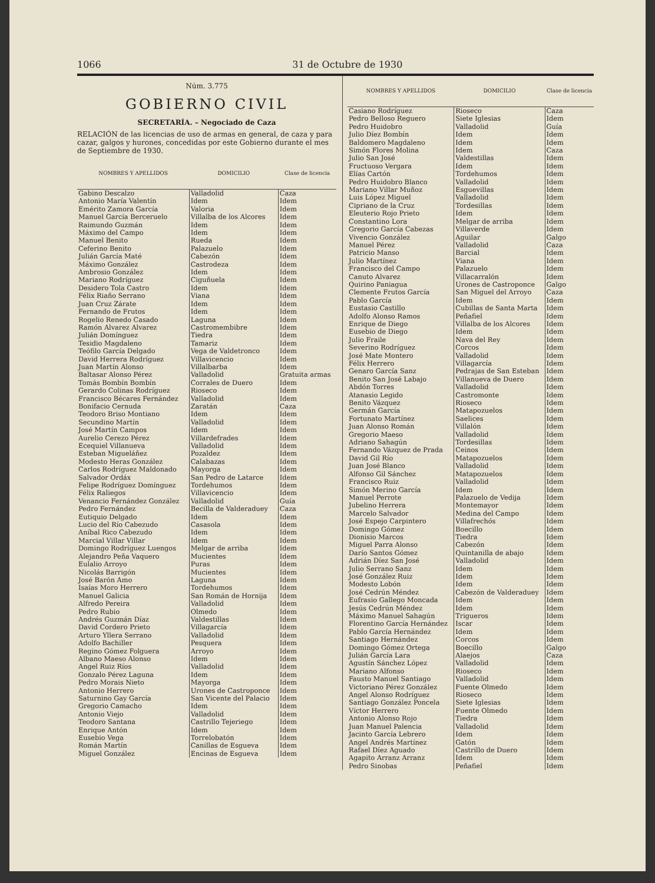1066 31 de Octubre de 1930
Núm. 3.775
GOBIERNO CIVIL
SECRETARÍA. – Negociado de Caza
RELACIÓN de las licencias de uso de armas en general, de caza y para cazar, galgos y hurones, concedidas por este Gobierno durante el mes de Septiembre de 1930.
| NOMBRES Y APELLIDOS | DOMICILIO | Clase de licencia |
| --- | --- | --- |
| Gabino Descalzo Antonio María Valentín Emérito Zamora García Manuel García Berceruelo Raimundo Guzmán Máximo del Campo Manuel Benito Ceferino Benito Julián García Maté Máximo González Ambrosio González Mariano Rodríguez Desidero Tola Castro Félix Riaño Serrano Juan Cruz Zárate Fernando de Frutos Rogelio Renedo Casado Ramón Alvarez Alvarez Julián Domínguez Tesidio Magdaleno Teófilo García Delgado David Herrera Rodríguez Juan Martín Alonso Baltasar Alonso Pérez Tomás Bombín Bombín Gerardo Colinas Rodríguez Francisco Bécares Fernández Bonifacio Cernuda Teodoro Briso Montiano Secundino Martín José Martín Campos Aurelio Cerezo Pérez Ecequiel Villanueva Esteban Migueláñez Modesto Heras González Carlos Rodríguez Maldonado Salvador Ordáx Felipe Rodríguez Domínguez Félix Raliegos Venancio Fernández González Pedro Fernández Eutiquio Delgado Lucio del Río Cabezudo Aníbal Rico Cabezudo Marcial Villar Villar Domingo Rodríguez Luengos Alejandro Peña Vaquero Eulalio Arroyo Nicolás Barrigón José Barón Amo Isaías Moro Herrero Manuel Galicia Alfredo Pereira Pedro Rubio Andrés Guzmán Díaz David Cordero Prieto Arturo Yllera Serrano Adolfo Bachiller Regino Gómez Folguera Albano Maeso Alonso Angel Ruiz Ríos Gonzalo Pérez Laguna Pedro Morais Nieto Antonio Herrero Saturnino Gay García Gregorio Camacho Antonio Viejo Teodoro Santana Enrique Antón Eusebio Vega Román Martín Miguel González | Valladolid Idem Valoria Villalba de los Alcores Idem Idem Rueda Palazuelo Cabezón Castrodeza Idem Ciguñuela Idem Viana Idem Idem Laguna Castromembibre Tiedra Tamariz Vega de Valdetronco Villavicencio Villalbarba Valladolid Corrales de Duero Rioseco Valladolid Zaratán Idem Valladolid Idem Villardefrades Valladolid Pozaldez Calabazas Mayorga San Pedro de Latarce Tordehumos Villavicencio Valladolid Becilla de Valderaduey Idem Casasola Idem Idem Melgar de arriba Mucientes Puras Mucientes Laguna Tordehumos San Román de Hornija Valladolid Olmedo Valdestillas Villagarcía Valladolid Pesquera Arroyo Idem Valladolid Idem Mayorga Urones de Castroponce San Vicente del Palacio Idem Valladolid Castrillo Tejeriego Idem Torrelobatón Canillas de Esgueva Encinas de Esgueva | Caza Idem Idem Idem Idem Idem Idem Idem Idem Idem Idem Idem Idem Idem Idem Idem Idem Idem Idem Idem Idem Idem Idem Gratuita armas Idem Idem Idem Caza Idem Idem Idem Idem Idem Idem Idem Idem Idem Idem Idem Guía Caza Idem Idem Idem Idem Idem Idem Idem Idem Idem Idem Idem Idem Idem Idem Idem Idem Idem Idem Idem Idem Idem Idem Idem Idem Idem Idem Idem Idem Idem Idem Idem |
| NOMBRES Y APELLIDOS | DOMICILIO | Clase de licencia |
| --- | --- | --- |
| Casiano Rodríguez Pedro Belloso Reguero Pedro Huidobro Julio Díez Bombín Baldomero Magdaleno Simón Flores Molina Julio San José Fructuoso Vergara Elías Cartón Pedro Huidobro Blanco Mariano Villar Muñoz Luis López Miguel Cipriano de la Cruz Eleuterio Rojo Prieto Constantino Lora Gregorio García Cabezas Vivencio González Manuel Pérez Patricio Manso Julio Martínez Francisco del Campo Canuto Alvarez Quirino Paniagua Clemente Frutos García Pablo García Eustasio Castillo Adolfo Alonso Ramos Enrique de Diego Eusebio de Diego Julio Fraile Severino Rodríguez José Mate Montero Félix Herrero Genaro García Sanz Benito San José Labajo Abdón Torres Atanasio Legido Benito Vázquez Germán García Fortunato Martínez Juan Alonso Román Gregorio Maeso Adriano Sahagún Fernando Vázquez de Prada David Gil Río Juan José Blanco Alfonso Gil Sánchez Francisco Ruiz Simón Merino García Manuel Perrote Jubelino Herrera Marcelo Salvador José Espejo Carpintero Domingo Gómez Dionisio Marcos Miguel Parra Alonso Darío Santos Gómez Adrián Díez San José Julio Serrano Sanz José González Ruiz Modesto Lobón José Cedrún Méndez Eufrasio Gallego Moncada Jesús Cedrún Méndez Máximo Manuel Sahagún Florentino García Hernández Pablo García Hernández Santiago Hernández Domingo Gómez Ortega Julián García Lara Agustín Sánchez López Mariano Alfonso Fausto Manuel Santiago Victoriano Pérez González Angel Alonso Rodríguez Santiago González Poncela Víctor Herrero Antonio Alonso Rojo Juan Manuel Palencia Jacinto García Lebrero Angel Andrés Martínez Rafael Díez Aguado Agapito Arranz Arranz Pedro Sinobas | Rioseco Siete Iglesias Valladolid Idem Idem Idem Valdestillas Idem Tordehumos Valladolid Esguevillas Valladolid Tordesillas Idem Melgar de arriba Villaverde Aguilar Valladolid Barcial Viana Palazuelo Villacarralón Urones de Castroponce San Miguel del Arroyo Idem Cubillas de Santa Marta Peñafiel Villalba de los Alcores Idem Nava del Rey Corcos Valladolid Villagarcía Pedrajas de San Esteban Villanueva de Duero Valladolid Castromonte Rioseco Matapozuelos Saelices Villalón Valladolid Tordesillas Ceinos Matapozuelos Valladolid Matapozuelos Valladolid Idem Palazuelo de Vedija Montemayor Medina del Campo Villafrechós Boecillo Tiedra Cabezón Quintanilla de abajo Valladolid Idem Idem Idem Cabezón de Valderaduey Idem Idem Trigueros Iscar Idem Corcos Boecillo Alaejos Valladolid Rioseco Valladolid Fuente Olmedo Rioseco Siete Iglesias Fuente Olmedo Tiedra Valladolid Idem Gatón Castrillo de Duero Idem Peñafiel | Caza Idem Guía Idem Idem Caza Idem Idem Idem Idem Idem Idem Idem Idem Idem Idem Galgo Caza Idem Idem Idem Idem Galgo Caza Idem Idem Idem Idem Idem Idem Idem Idem Idem Idem Idem Idem Idem Idem Idem Idem Idem Idem Idem Idem Idem Idem Idem Idem Idem Idem Idem Idem Idem Idem Idem Idem Idem Idem Idem Idem Idem Idem Idem Idem Idem Idem Idem Idem Galgo Caza Idem Idem Idem Idem Idem Idem Idem Idem Idem Idem Idem Idem Idem Idem |